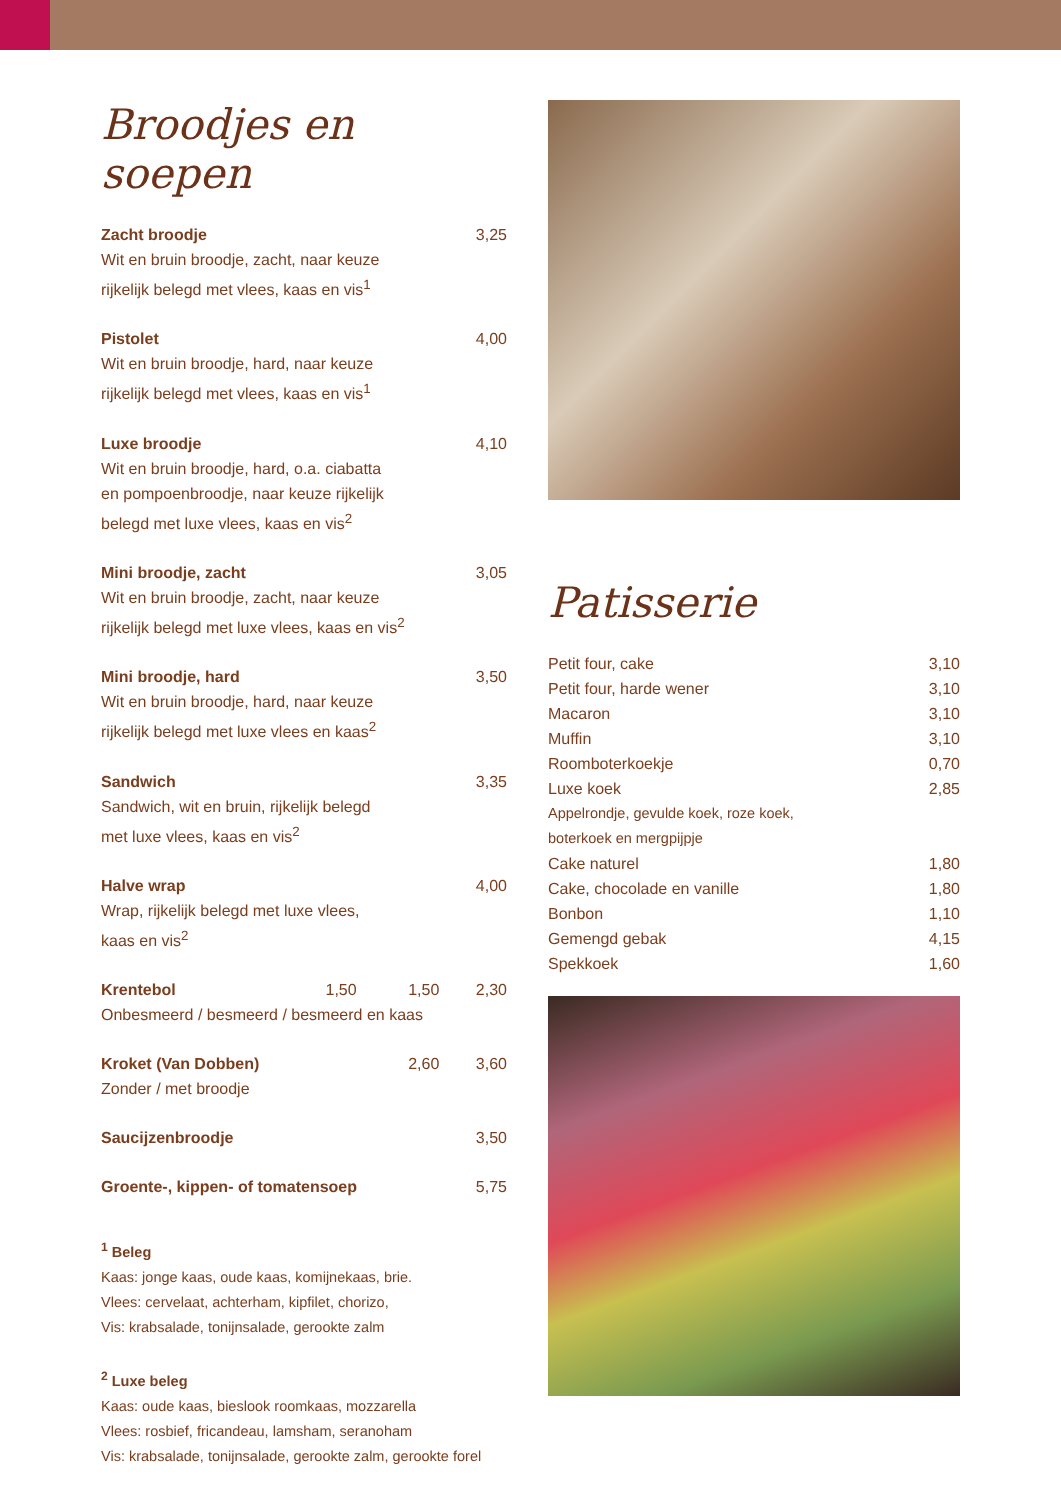Broodjes en soepen
| Zacht broodje | | | 3,25 |
| Wit en bruin broodje, zacht, naar keuze rijkelijk belegd met vlees, kaas en vis<sup>1</sup> | | | |
| Pistolet | | | 4,00 |
| Wit en bruin broodje, hard, naar keuze rijkelijk belegd met vlees, kaas en vis<sup>1</sup> | | | |
| Luxe broodje | | | 4,10 |
| Wit en bruin broodje, hard, o.a. ciabatta en pompoenbroodje, naar keuze rijkelijk belegd met luxe vlees, kaas en vis<sup>2</sup> | | | |
| Mini broodje, zacht | | | 3,05 |
| Wit en bruin broodje, zacht, naar keuze rijkelijk belegd met luxe vlees, kaas en vis<sup>2</sup> | | | |
| Mini broodje, hard | | | 3,50 |
| Wit en bruin broodje, hard, naar keuze rijkelijk belegd met luxe vlees en kaas<sup>2</sup> | | | |
| Sandwich | | | 3,35 |
| Sandwich, wit en bruin, rijkelijk belegd met luxe vlees, kaas en vis<sup>2</sup> | | | |
| Halve wrap | | | 4,00 |
| Wrap, rijkelijk belegd met luxe vlees, kaas en vis<sup>2</sup> | | | |
| Krentebol | 1,50 | 1,50 | 2,30 |
| Onbesmeerd / besmeerd / besmeerd en kaas | | | |
| Kroket (Van Dobben) | | 2,60 | 3,60 |
| Zonder / met broodje | | | |
| Saucijzenbroodje | | | 3,50 |
| Groente-, kippen- of tomatensoep | | | 5,75 |
<sup>1</sup> Beleg
Kaas: jonge kaas, oude kaas, komijnekaas, brie.
Vlees: cervelaat, achterham, kipfilet, chorizo,
Vis: krabsalade, tonijnsalade, gerookte zalm
<sup>2</sup> Luxe beleg
Kaas: oude kaas, bieslook roomkaas, mozzarella
Vlees: rosbief, fricandeau, lamsham, seranoham
Vis: krabsalade, tonijnsalade, gerookte zalm, gerookte forel
Patisserie
| Petit four, cake | 3,10 |
| Petit four, harde wener | 3,10 |
| Macaron | 3,10 |
| Muffin | 3,10 |
| Roomboterkoekje | 0,70 |
| Luxe koek | 2,85 |
| Appelrondje, gevulde koek, roze koek, boterkoek en mergpijpje | |
| Cake naturel | 1,80 |
| Cake, chocolade en vanille | 1,80 |
| Bonbon | 1,10 |
| Gemengd gebak | 4,15 |
| Spekkoek | 1,60 |